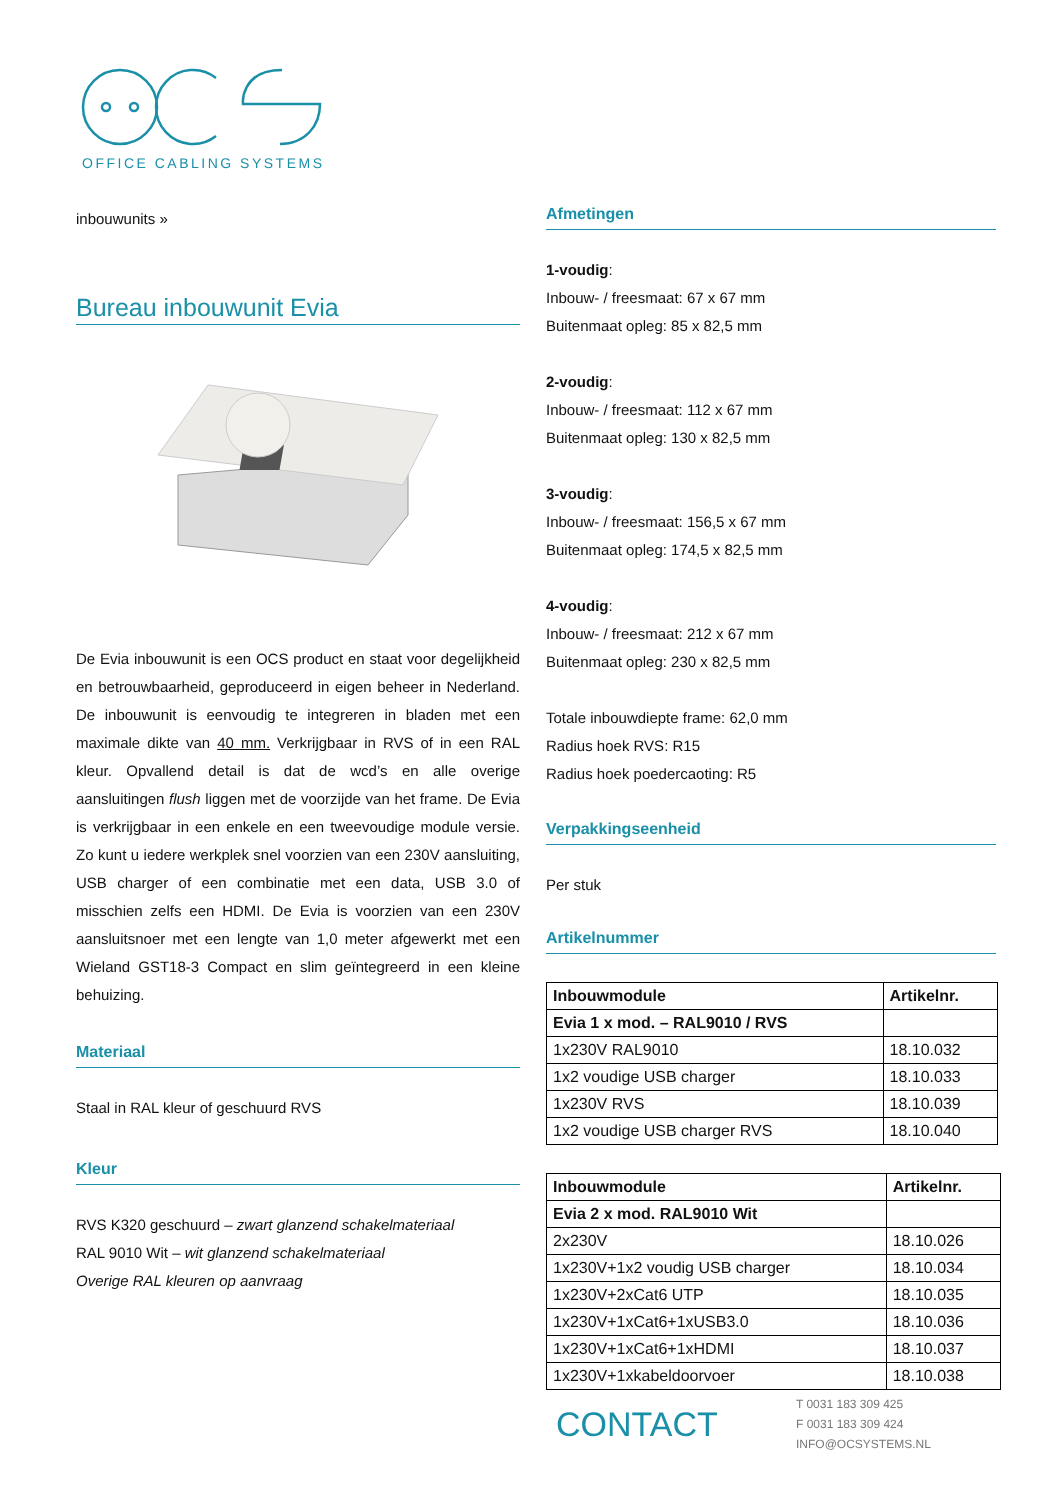OFFICE CABLING SYSTEMS
inbouwunits »
Bureau inbouwunit Evia
De Evia inbouwunit is een OCS product en staat voor degelijkheid en betrouwbaarheid, geproduceerd in eigen beheer in Nederland. De inbouwunit is eenvoudig te integreren in bladen met een maximale dikte van 40 mm. Verkrijgbaar in RVS of in een RAL kleur. Opvallend detail is dat de wcd’s en alle overige aansluitingen flush liggen met de voorzijde van het frame. De Evia is verkrijgbaar in een enkele en een tweevoudige module versie. Zo kunt u iedere werkplek snel voorzien van een 230V aansluiting, USB charger of een combinatie met een data, USB 3.0 of misschien zelfs een HDMI. De Evia is voorzien van een 230V aansluitsnoer met een lengte van 1,0 meter afgewerkt met een Wieland GST18-3 Compact en slim geïntegreerd in een kleine behuizing.
Materiaal
Staal in RAL kleur of geschuurd RVS
Kleur
RVS K320 geschuurd – zwart glanzend schakelmateriaal
RAL 9010 Wit – wit glanzend schakelmateriaal
Overige RAL kleuren op aanvraag
Afmetingen
1-voudig:
Inbouw- / freesmaat: 67 x 67 mm
Buitenmaat opleg: 85 x 82,5 mm
2-voudig:
Inbouw- / freesmaat: 112 x 67 mm
Buitenmaat opleg: 130 x 82,5 mm
3-voudig:
Inbouw- / freesmaat: 156,5 x 67 mm
Buitenmaat opleg: 174,5 x 82,5 mm
4-voudig:
Inbouw- / freesmaat: 212 x 67 mm
Buitenmaat opleg: 230 x 82,5 mm
Totale inbouwdiepte frame: 62,0 mm
Radius hoek RVS: R15
Radius hoek poedercaoting: R5
Verpakkingseenheid
Per stuk
Artikelnummer
| Inbouwmodule | Artikelnr. |
| --- | --- |
| Evia 1 x mod. – RAL9010 / RVS | |
| 1x230V RAL9010 | 18.10.032 |
| 1x2 voudige USB charger | 18.10.033 |
| 1x230V RVS | 18.10.039 |
| 1x2 voudige USB charger RVS | 18.10.040 |
| Inbouwmodule | Artikelnr. |
| --- | --- |
| Evia 2 x mod. RAL9010 Wit | |
| 2x230V | 18.10.026 |
| 1x230V+1x2 voudig USB charger | 18.10.034 |
| 1x230V+2xCat6 UTP | 18.10.035 |
| 1x230V+1xCat6+1xUSB3.0 | 18.10.036 |
| 1x230V+1xCat6+1xHDMI | 18.10.037 |
| 1x230V+1xkabeldoorvoer | 18.10.038 |
CONTACT
T 0031 183 309 425
F 0031 183 309 424
INFO@OCSYSTEMS.NL